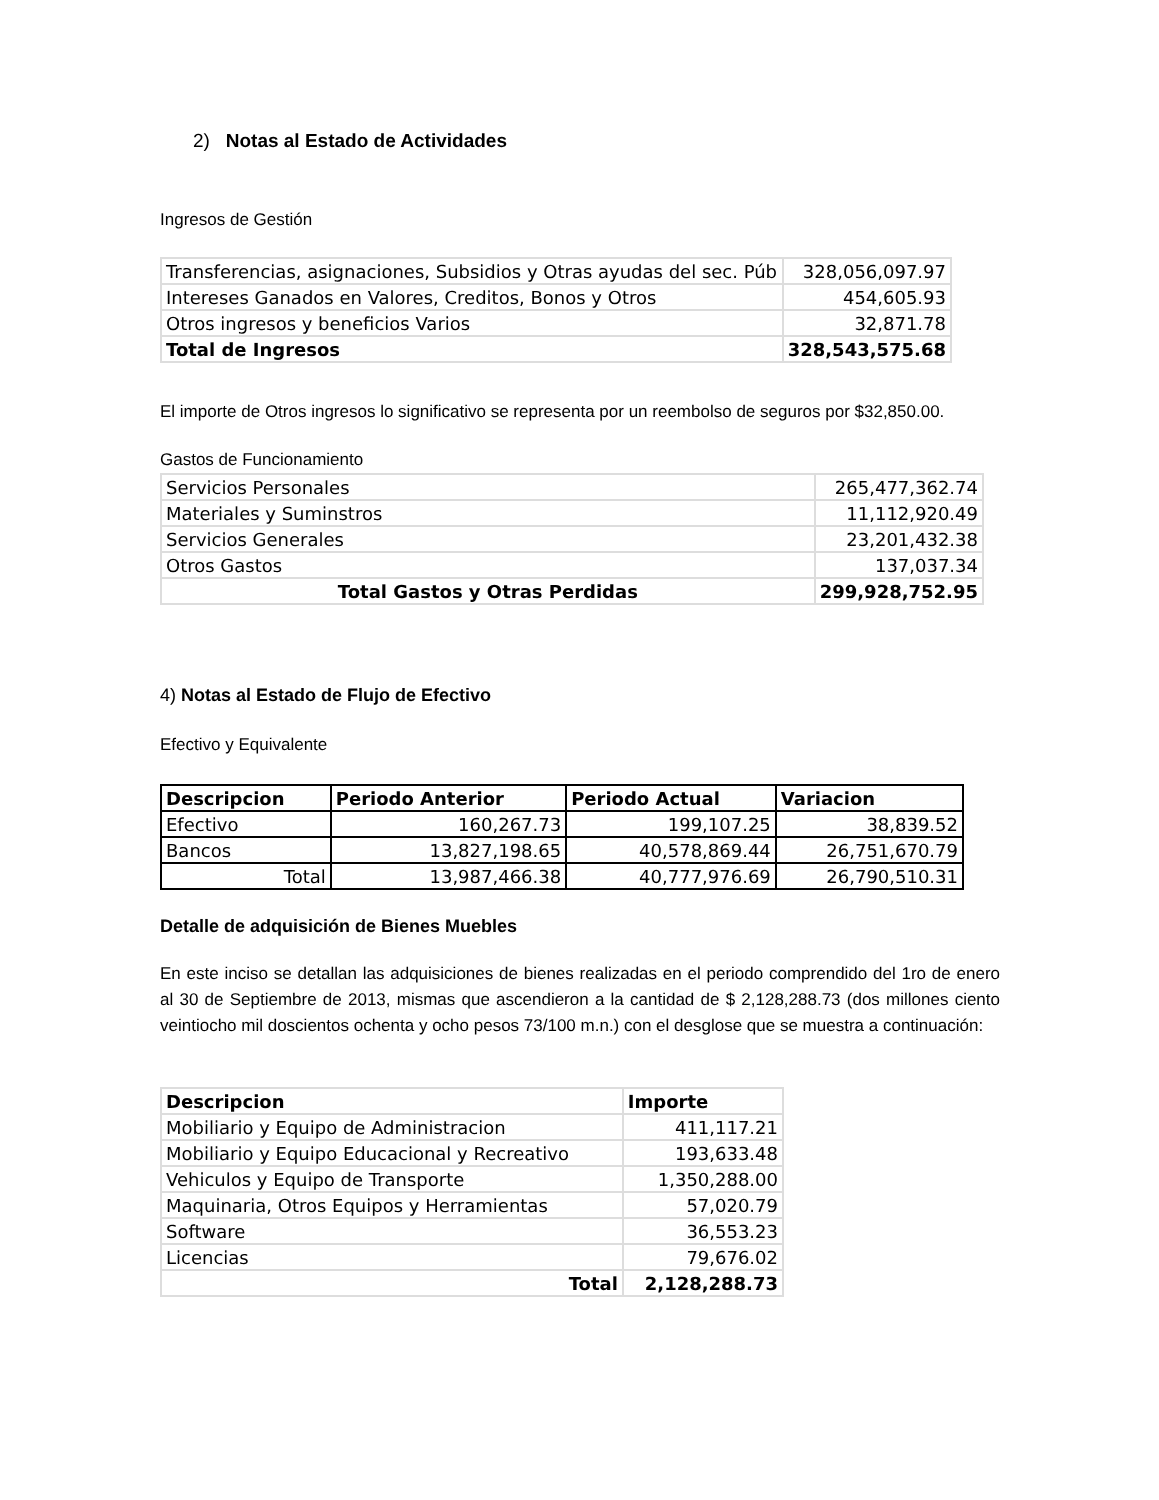2) Notas al Estado de Actividades
Ingresos de Gestión
| Transferencias, asignaciones, Subsidios y Otras ayudas del sec. Púb | 328,056,097.97 |
| Intereses Ganados en Valores, Creditos, Bonos y Otros | 454,605.93 |
| Otros ingresos y beneficios Varios | 32,871.78 |
| Total de Ingresos | 328,543,575.68 |
El importe de Otros ingresos lo significativo se representa por un reembolso de seguros por $32,850.00.
Gastos de Funcionamiento
| Servicios Personales | 265,477,362.74 |
| Materiales y Suminstros | 11,112,920.49 |
| Servicios Generales | 23,201,432.38 |
| Otros Gastos | 137,037.34 |
| Total Gastos y Otras Perdidas | 299,928,752.95 |
4) Notas al Estado de Flujo de Efectivo
Efectivo y Equivalente
| Descripcion | Periodo Anterior | Periodo Actual | Variacion |
| --- | --- | --- | --- |
| Efectivo | 160,267.73 | 199,107.25 | 38,839.52 |
| Bancos | 13,827,198.65 | 40,578,869.44 | 26,751,670.79 |
| Total | 13,987,466.38 | 40,777,976.69 | 26,790,510.31 |
Detalle de adquisición de Bienes Muebles
En este inciso se detallan las adquisiciones de bienes realizadas en el periodo comprendido del 1ro de enero al 30 de Septiembre de 2013, mismas que ascendieron a la cantidad de $ 2,128,288.73 (dos millones ciento veintiocho mil doscientos ochenta y ocho pesos 73/100 m.n.) con el desglose que se muestra a continuación:
| Descripcion | Importe |
| --- | --- |
| Mobiliario y Equipo de Administracion | 411,117.21 |
| Mobiliario y Equipo Educacional y Recreativo | 193,633.48 |
| Vehiculos y Equipo de Transporte | 1,350,288.00 |
| Maquinaria, Otros Equipos y Herramientas | 57,020.79 |
| Software | 36,553.23 |
| Licencias | 79,676.02 |
| Total | 2,128,288.73 |